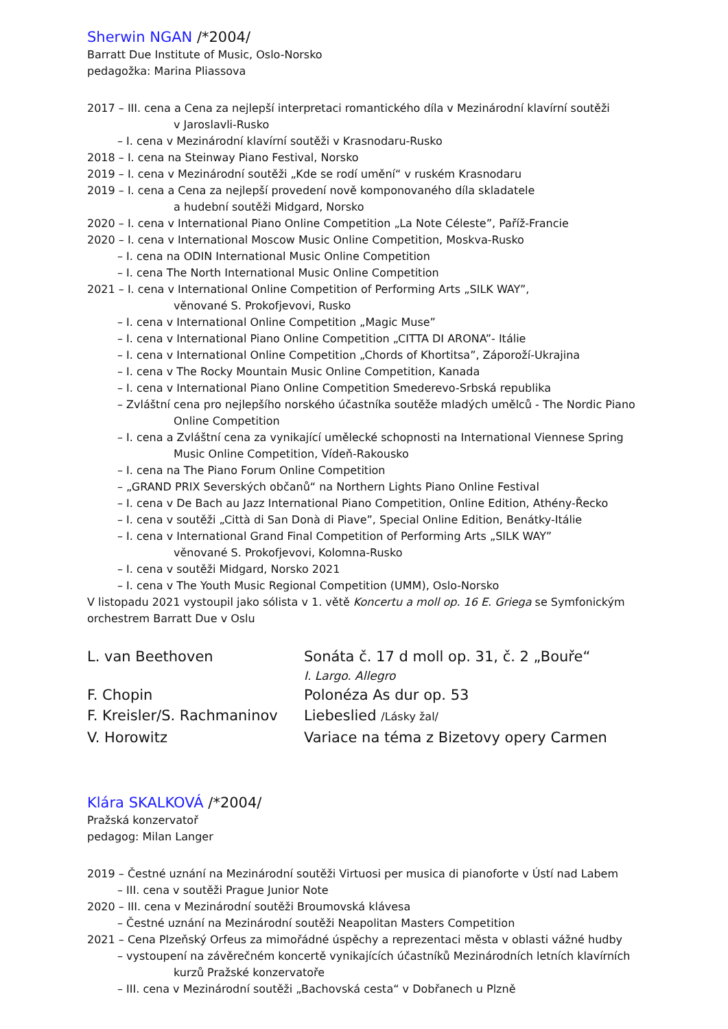Sherwin NGAN /*2004/
Barratt Due Institute of Music, Oslo-Norsko
pedagožka: Marina Pliassova
2017 – III. cena a Cena za nejlepší interpretaci romantického díla v Mezinárodní klavírní soutěži
v Jaroslavli-Rusko
– I. cena v Mezinárodní klavírní soutěži v Krasnodaru-Rusko
2018 – I. cena na Steinway Piano Festival, Norsko
2019 – I. cena v Mezinárodní soutěži „Kde se rodí umění“ v ruském Krasnodaru
2019 – I. cena a Cena za nejlepší provedení nově komponovaného díla skladatele
a hudební soutěži Midgard, Norsko
2020 – I. cena v International Piano Online Competition „La Note Céleste”, Paříž-Francie
2020 – I. cena v International Moscow Music Online Competition, Moskva-Rusko
– I. cena na ODIN International Music Online Competition
– I. cena The North International Music Online Competition
2021 – I. cena v International Online Competition of Performing Arts „SILK WAY”,
věnované S. Prokofjevovi, Rusko
– I. cena v International Online Competition „Magic Muse”
– I. cena v International Piano Online Competition „CITTA DI ARONA”- Itálie
– I. cena v International Online Competition „Chords of Khortitsa”, Záporoží-Ukrajina
– I. cena v The Rocky Mountain Music Online Competition, Kanada
– I. cena v International Piano Online Competition Smederevo-Srbská republika
– Zvláštní cena pro nejlepšího norského účastníka soutěže mladých umělců - The Nordic Piano
Online Competition
– I. cena a Zvláštní cena za vynikající umělecké schopnosti na International Viennese Spring
Music Online Competition, Vídeň-Rakousko
– I. cena na The Piano Forum Online Competition
– „GRAND PRIX Severských občanů“ na Northern Lights Piano Online Festival
– I. cena v De Bach au Jazz International Piano Competition, Online Edition, Athény-Řecko
– I. cena v soutěži „Città di San Donà di Piave”, Special Online Edition, Benátky-Itálie
– I. cena v International Grand Final Competition of Performing Arts „SILK WAY”
věnované S. Prokofjevovi, Kolomna-Rusko
– I. cena v soutěži Midgard, Norsko 2021
– I. cena v The Youth Music Regional Competition (UMM), Oslo-Norsko
V listopadu 2021 vystoupil jako sólista v 1. větě Koncertu a moll op. 16 E. Griega se Symfonickým orchestrem Barratt Due v Oslu
L. van Beethoven
Sonáta č. 17 d moll op. 31, č. 2 „Bouře“
I. Largo. Allegro
F. Chopin
Polonéza As dur op. 53
F. Kreisler/S. Rachmaninov
Liebeslied /Lásky žal/
V. Horowitz
Variace na téma z Bizetovy opery Carmen
Klára SKALKOVÁ /*2004/
Pražská konzervatoř
pedagog: Milan Langer
2019 – Čestné uznání na Mezinárodní soutěži Virtuosi per musica di pianoforte v Ústí nad Labem
– III. cena v soutěži Prague Junior Note
2020 – III. cena v Mezinárodní soutěži Broumovská klávesa
– Čestné uznání na Mezinárodní soutěži Neapolitan Masters Competition
2021 – Cena Plzeňský Orfeus za mimořádné úspěchy a reprezentaci města v oblasti vážné hudby
– vystoupení na závěrečném koncertě vynikajících účastníků Mezinárodních letních klavírních
kurzů Pražské konzervatoře
– III. cena v Mezinárodní soutěži „Bachovská cesta“ v Dobřanech u Plzně